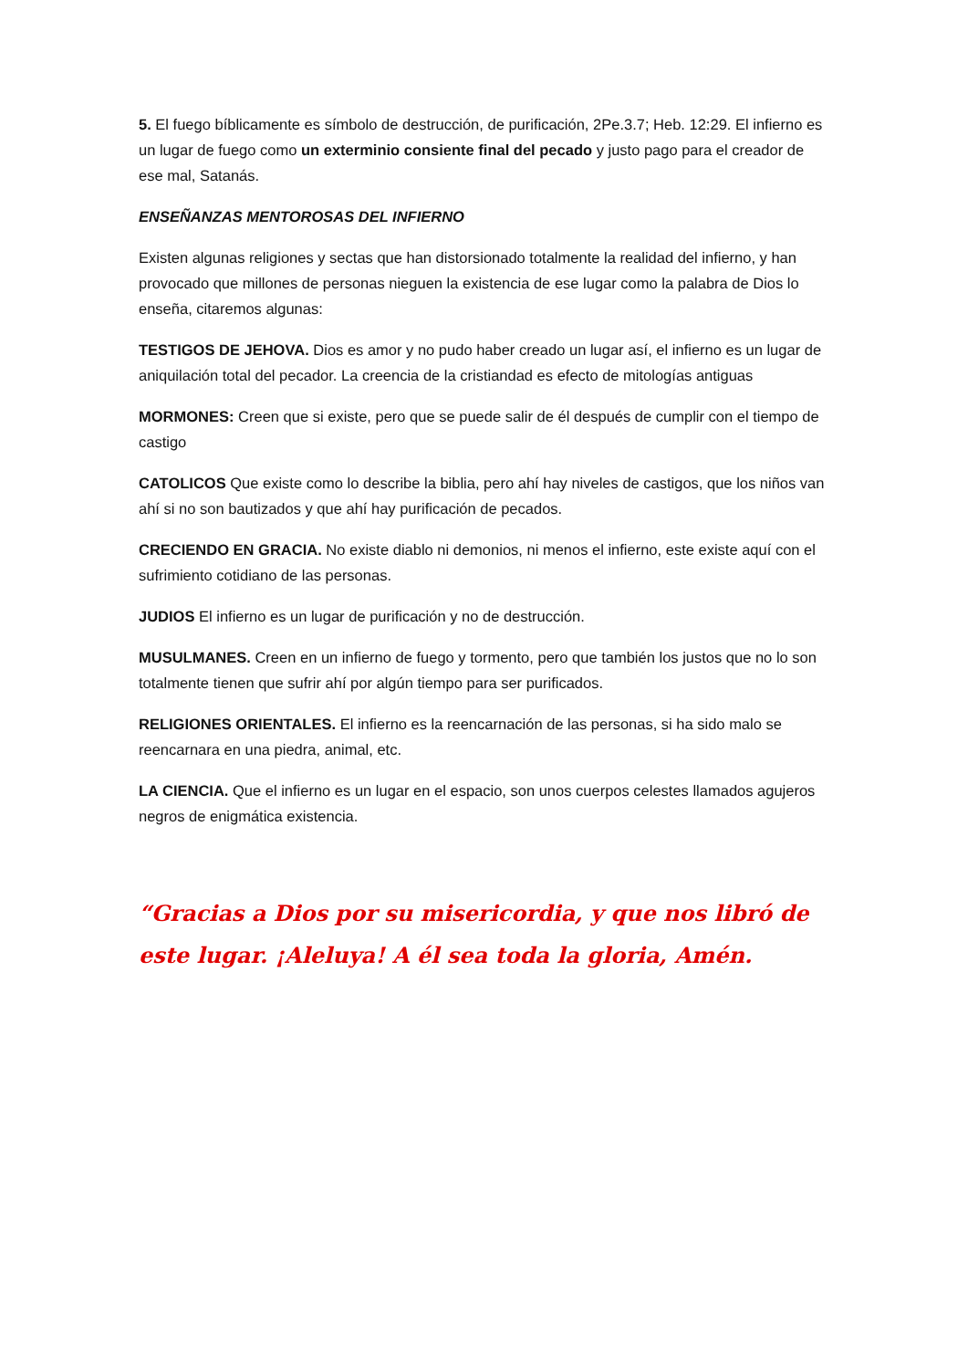5. El fuego bíblicamente es símbolo de destrucción, de purificación, 2Pe.3.7; Heb. 12:29. El infierno es un lugar de fuego como un exterminio consiente final del pecado y justo pago para el creador de ese mal, Satanás.
ENSEÑANZAS MENTOROSAS DEL INFIERNO
Existen algunas religiones y sectas que han distorsionado totalmente la realidad del infierno, y han provocado que millones de personas nieguen la existencia de ese lugar como la palabra de Dios lo enseña, citaremos algunas:
TESTIGOS DE JEHOVA. Dios es amor y no pudo haber creado un lugar así, el infierno es un lugar de aniquilación total del pecador. La creencia de la cristiandad es efecto de mitologías antiguas
MORMONES: Creen que si existe, pero que se puede salir de él después de cumplir con el tiempo de castigo
CATOLICOS Que existe como lo describe la biblia, pero ahí hay niveles de castigos, que los niños van ahí si no son bautizados y que ahí hay purificación de pecados.
CRECIENDO EN GRACIA. No existe diablo ni demonios, ni menos el infierno, este existe aquí con el sufrimiento cotidiano de las personas.
JUDIOS El infierno es un lugar de purificación y no de destrucción.
MUSULMANES. Creen en un infierno de fuego y tormento, pero que también los justos que no lo son totalmente tienen que sufrir ahí por algún tiempo para ser purificados.
RELIGIONES ORIENTALES. El infierno es la reencarnación de las personas, si ha sido malo se reencarnara en una piedra, animal, etc.
LA CIENCIA. Que el infierno es un lugar en el espacio, son unos cuerpos celestes llamados agujeros negros de enigmática existencia.
“Gracias a Dios por su misericordia, y que nos libró de este lugar. ¡Aleluya! A él sea toda la gloria, Amén.